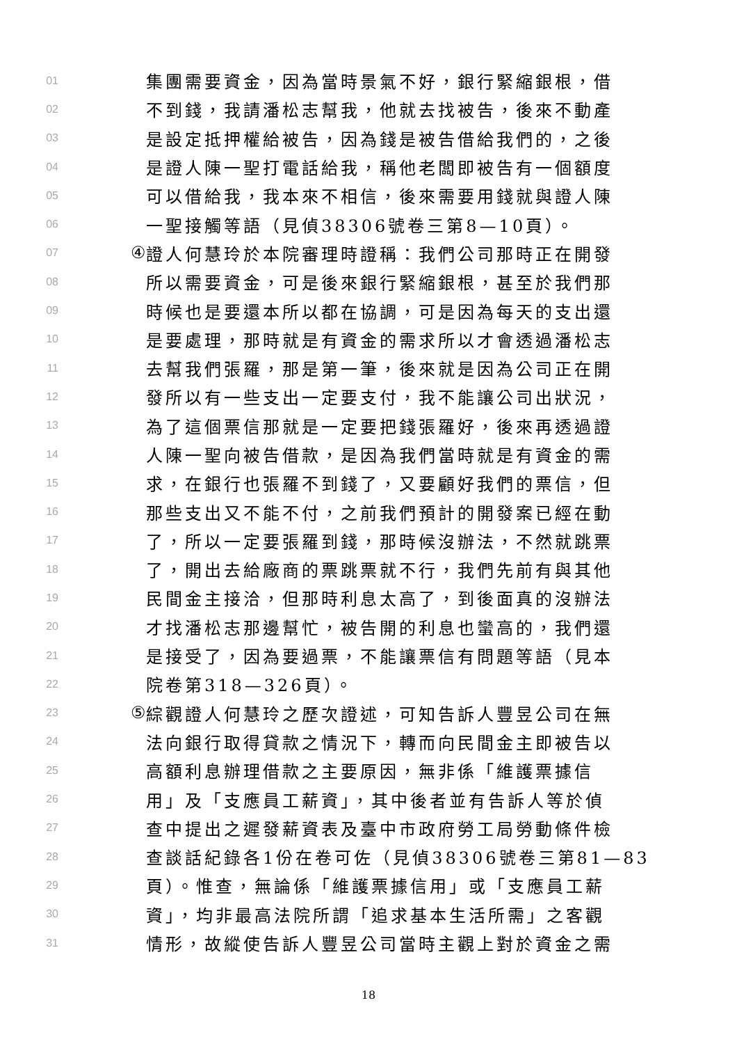01 集團需要資金，因為當時景氣不好，銀行緊縮銀根，借
02 不到錢，我請潘松志幫我，他就去找被告，後來不動產
03 是設定抵押權給被告，因為錢是被告借給我們的，之後
04 是證人陳一聖打電話給我，稱他老闆即被告有一個額度
05 可以借給我，我本來不相信，後來需要用錢就與證人陳
06 一聖接觸等語（見偵38306號卷三第8—10頁）。
07 ④ 證人何慧玲於本院審理時證稱：我們公司那時正在開發
08 所以需要資金，可是後來銀行緊縮銀根，甚至於我們那
09 時候也是要還本所以都在協調，可是因為每天的支出還
10 是要處理，那時就是有資金的需求所以才會透過潘松志
11 去幫我們張羅，那是第一筆，後來就是因為公司正在開
12 發所以有一些支出一定要支付，我不能讓公司出狀況，
13 為了這個票信那就是一定要把錢張羅好，後來再透過證
14 人陳一聖向被告借款，是因為我們當時就是有資金的需
15 求，在銀行也張羅不到錢了，又要顧好我們的票信，但
16 那些支出又不能不付，之前我們預計的開發案已經在動
17 了，所以一定要張羅到錢，那時候沒辦法，不然就跳票
18 了，開出去給廠商的票跳票就不行，我們先前有與其他
19 民間金主接洽，但那時利息太高了，到後面真的沒辦法
20 才找潘松志那邊幫忙，被告開的利息也蠻高的，我們還
21 是接受了，因為要過票，不能讓票信有問題等語（見本
22 院卷第318—326頁）。
23 ⑤ 綜觀證人何慧玲之歷次證述，可知告訴人豐昱公司在無
24 法向銀行取得貸款之情況下，轉而向民間金主即被告以
25 高額利息辦理借款之主要原因，無非係「維護票據信
26 用」及「支應員工薪資」，其中後者並有告訴人等於偵
27 查中提出之遲發薪資表及臺中市政府勞工局勞動條件檢
28 查談話紀錄各1份在卷可佐（見偵38306號卷三第81—83
29 頁）。惟查，無論係「維護票據信用」或「支應員工薪
30 資」，均非最高法院所謂「追求基本生活所需」之客觀
31 情形，故縱使告訴人豐昱公司當時主觀上對於資金之需
18